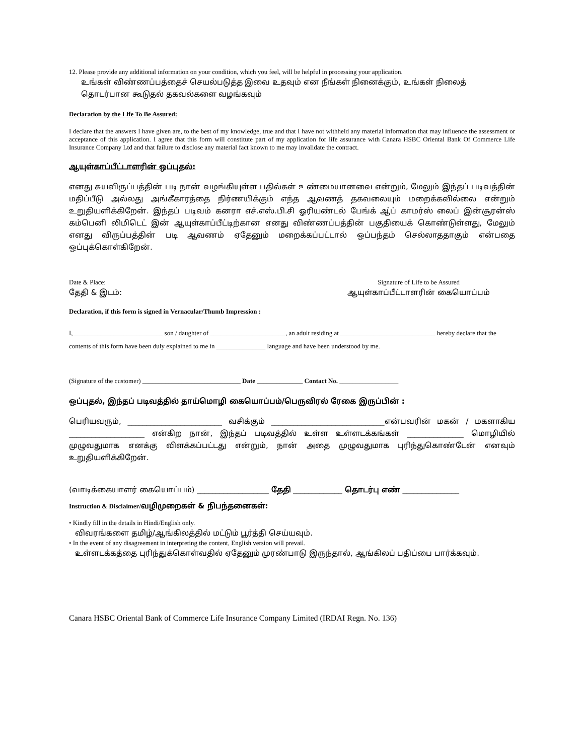12. Please provide any additional information on your condition, which you feel, will be helpful in processing your application.
உங்கள் விண்ணப்பத்தைச் செயல்படுத்த இவை உதவும் என நீங்கள் நினைக்கும், உங்கள் நிலைத் தொடர்பான கூடுதல் தகவல்களை வழங்கவும்
Declaration by the Life To Be Assured:
I declare that the answers I have given are, to the best of my knowledge, true and that I have not withheld any material information that may influence the assessment or acceptance of this application. I agree that this form will constitute part of my application for life assurance with Canara HSBC Oriental Bank Of Commerce Life Insurance Company Ltd and that failure to disclose any material fact known to me may invalidate the contract.
ஆயுள்காப்பீட்டாளரின் ஒப்புதல்:
எனது சுயவிருப்பத்தின் படி நான் வழங்கியுள்ள பதில்கள் உண்மையானவை என்றும், மேலும் இந்தப் படிவத்தின் மதிப்பீடு அல்லது அங்கீகாரத்தை நிர்ணயிக்கும் எந்த ஆவணத் தகவலையும் மறைக்கவில்லை என்றும் உறுதியளிக்கிறேன். இந்தப் படிவம் கனரா எச்.எஸ்.பி.சி ஓரியண்டல் பேங்க் ஆ்ப் காமர்ஸ் லைப் இன்சூரன்ஸ் கம்பெனி லிமிடெட் இன் ஆயுள்காப்பீட்டிற்கான எனது விண்ணப்பத்தின் பகுதியைக் கொண்டுள்ளது, மேலும் எனது விருப்பத்தின் படி ஆவணம் ஏதேனும் மறைக்கப்பட்டால் ஒப்பந்தம் செல்லாததாகும் என்பதை ஒப்புக்கொள்கிறேன்.
Date & Place:
தேதி & இடம்:
Signature of Life to be Assured
ஆயுள்காப்பீட்டாளரின் கையொப்பம்
Declaration, if this form is signed in Vernacular/Thumb Impression :
I, ___________________________ son / daughter of _______________________, an adult residing at _____________________________ hereby declare that the contents of this form have been duly explained to me in _______________ language and have been understood by me.
(Signature of the customer) ______________________________ Date ______________ Contact No. __________________
ஒப்புதல், இந்தப் படிவத்தில் தாய்மொழி கையொப்பம்/பெருவிரல் ரேகை இருப்பின் :
பெரியவரும், _________________________ வசிக்கும் ______________________________என்பவரின் மகன் / மகளாகிய ____________________ என்கிற நான், இந்தப் படிவத்தில் உள்ள உள்ளடக்கங்கள் _______________ மொழியில் முழுவதுமாக எனக்கு விளக்கப்பட்டது என்றும், நான் அதை முழுவதுமாக புரிந்துகொண்டேன் எனவும் உறுதியளிக்கிறேன்.
(வாடிக்கையாளர் கையொப்பம்) ___________________ தேதி _____________ தொடர்பு எண் _______________
Instruction & Disclaimer/வழிமுறைகள் & நிபந்தனைகள்:
• Kindly fill in the details in Hindi/English only.
விவரங்களை தமிழ்/ஆங்கிலத்தில் மட்டும் பூர்த்தி செய்யவும்.
• In the event of any disagreement in interpreting the content, English version will prevail.
உள்ளடக்கத்தை புரிந்துக்கொள்வதில் ஏதேனும் முரண்பாடு இருந்தால், ஆங்கிலப் பதிப்பை பார்க்கவும்.
Canara HSBC Oriental Bank of Commerce Life Insurance Company Limited (IRDAI Regn. No. 136)